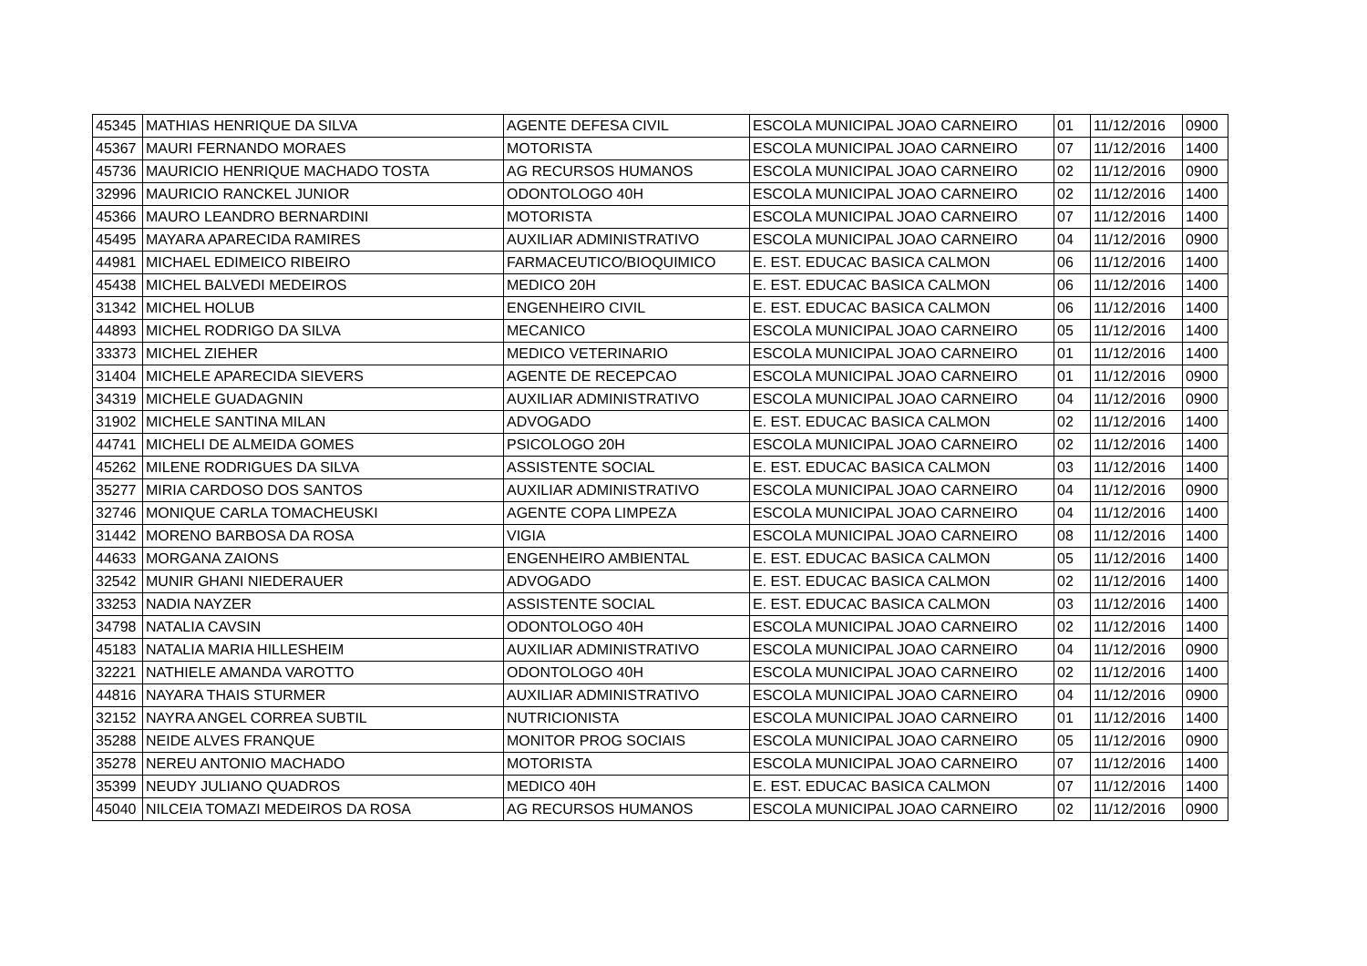| 45345 | MATHIAS HENRIQUE DA SILVA | AGENTE DEFESA CIVIL | ESCOLA MUNICIPAL JOAO CARNEIRO | 01 | 11/12/2016 | 0900 |
| 45367 | MAURI FERNANDO MORAES | MOTORISTA | ESCOLA MUNICIPAL JOAO CARNEIRO | 07 | 11/12/2016 | 1400 |
| 45736 | MAURICIO HENRIQUE MACHADO TOSTA | AG RECURSOS HUMANOS | ESCOLA MUNICIPAL JOAO CARNEIRO | 02 | 11/12/2016 | 0900 |
| 32996 | MAURICIO RANCKEL JUNIOR | ODONTOLOGO 40H | ESCOLA MUNICIPAL JOAO CARNEIRO | 02 | 11/12/2016 | 1400 |
| 45366 | MAURO LEANDRO BERNARDINI | MOTORISTA | ESCOLA MUNICIPAL JOAO CARNEIRO | 07 | 11/12/2016 | 1400 |
| 45495 | MAYARA APARECIDA RAMIRES | AUXILIAR ADMINISTRATIVO | ESCOLA MUNICIPAL JOAO CARNEIRO | 04 | 11/12/2016 | 0900 |
| 44981 | MICHAEL EDIMEICO RIBEIRO | FARMACEUTICO/BIOQUIMICO | E. EST. EDUCAC BASICA CALMON | 06 | 11/12/2016 | 1400 |
| 45438 | MICHEL BALVEDI MEDEIROS | MEDICO 20H | E. EST. EDUCAC BASICA CALMON | 06 | 11/12/2016 | 1400 |
| 31342 | MICHEL HOLUB | ENGENHEIRO CIVIL | E. EST. EDUCAC BASICA CALMON | 06 | 11/12/2016 | 1400 |
| 44893 | MICHEL RODRIGO DA SILVA | MECANICO | ESCOLA MUNICIPAL JOAO CARNEIRO | 05 | 11/12/2016 | 1400 |
| 33373 | MICHEL ZIEHER | MEDICO VETERINARIO | ESCOLA MUNICIPAL JOAO CARNEIRO | 01 | 11/12/2016 | 1400 |
| 31404 | MICHELE APARECIDA SIEVERS | AGENTE DE RECEPCAO | ESCOLA MUNICIPAL JOAO CARNEIRO | 01 | 11/12/2016 | 0900 |
| 34319 | MICHELE GUADAGNIN | AUXILIAR ADMINISTRATIVO | ESCOLA MUNICIPAL JOAO CARNEIRO | 04 | 11/12/2016 | 0900 |
| 31902 | MICHELE SANTINA MILAN | ADVOGADO | E. EST. EDUCAC BASICA CALMON | 02 | 11/12/2016 | 1400 |
| 44741 | MICHELI DE ALMEIDA GOMES | PSICOLOGO 20H | ESCOLA MUNICIPAL JOAO CARNEIRO | 02 | 11/12/2016 | 1400 |
| 45262 | MILENE RODRIGUES DA SILVA | ASSISTENTE SOCIAL | E. EST. EDUCAC BASICA CALMON | 03 | 11/12/2016 | 1400 |
| 35277 | MIRIA CARDOSO DOS SANTOS | AUXILIAR ADMINISTRATIVO | ESCOLA MUNICIPAL JOAO CARNEIRO | 04 | 11/12/2016 | 0900 |
| 32746 | MONIQUE CARLA TOMACHEUSKI | AGENTE COPA LIMPEZA | ESCOLA MUNICIPAL JOAO CARNEIRO | 04 | 11/12/2016 | 1400 |
| 31442 | MORENO BARBOSA DA ROSA | VIGIA | ESCOLA MUNICIPAL JOAO CARNEIRO | 08 | 11/12/2016 | 1400 |
| 44633 | MORGANA ZAIONS | ENGENHEIRO AMBIENTAL | E. EST. EDUCAC BASICA CALMON | 05 | 11/12/2016 | 1400 |
| 32542 | MUNIR GHANI NIEDERAUER | ADVOGADO | E. EST. EDUCAC BASICA CALMON | 02 | 11/12/2016 | 1400 |
| 33253 | NADIA NAYZER | ASSISTENTE SOCIAL | E. EST. EDUCAC BASICA CALMON | 03 | 11/12/2016 | 1400 |
| 34798 | NATALIA CAVSIN | ODONTOLOGO 40H | ESCOLA MUNICIPAL JOAO CARNEIRO | 02 | 11/12/2016 | 1400 |
| 45183 | NATALIA MARIA HILLESHEIM | AUXILIAR ADMINISTRATIVO | ESCOLA MUNICIPAL JOAO CARNEIRO | 04 | 11/12/2016 | 0900 |
| 32221 | NATHIELE AMANDA VAROTTO | ODONTOLOGO 40H | ESCOLA MUNICIPAL JOAO CARNEIRO | 02 | 11/12/2016 | 1400 |
| 44816 | NAYARA THAIS STURMER | AUXILIAR ADMINISTRATIVO | ESCOLA MUNICIPAL JOAO CARNEIRO | 04 | 11/12/2016 | 0900 |
| 32152 | NAYRA ANGEL CORREA SUBTIL | NUTRICIONISTA | ESCOLA MUNICIPAL JOAO CARNEIRO | 01 | 11/12/2016 | 1400 |
| 35288 | NEIDE ALVES FRANQUE | MONITOR PROG SOCIAIS | ESCOLA MUNICIPAL JOAO CARNEIRO | 05 | 11/12/2016 | 0900 |
| 35278 | NEREU ANTONIO MACHADO | MOTORISTA | ESCOLA MUNICIPAL JOAO CARNEIRO | 07 | 11/12/2016 | 1400 |
| 35399 | NEUDY JULIANO QUADROS | MEDICO 40H | E. EST. EDUCAC BASICA CALMON | 07 | 11/12/2016 | 1400 |
| 45040 | NILCEIA TOMAZI MEDEIROS DA ROSA | AG RECURSOS HUMANOS | ESCOLA MUNICIPAL JOAO CARNEIRO | 02 | 11/12/2016 | 0900 |